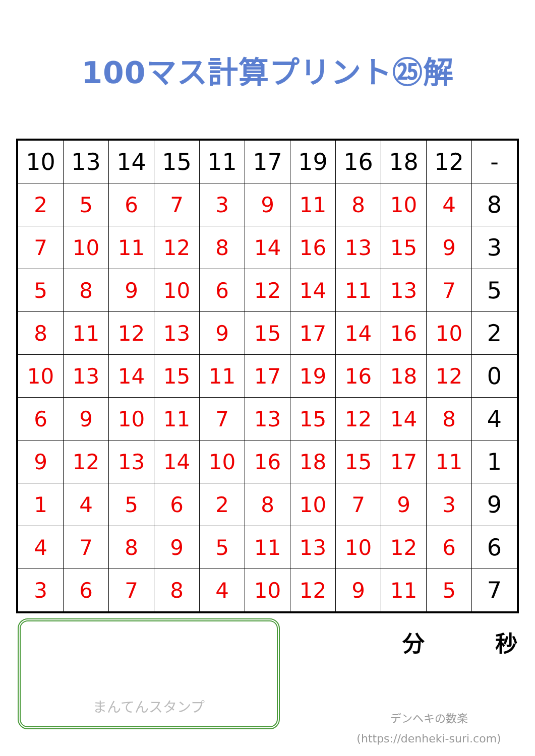100マス計算プリント㉕解
| 10 | 13 | 14 | 15 | 11 | 17 | 19 | 16 | 18 | 12 | - |
| 2 | 5 | 6 | 7 | 3 | 9 | 11 | 8 | 10 | 4 | 8 |
| 7 | 10 | 11 | 12 | 8 | 14 | 16 | 13 | 15 | 9 | 3 |
| 5 | 8 | 9 | 10 | 6 | 12 | 14 | 11 | 13 | 7 | 5 |
| 8 | 11 | 12 | 13 | 9 | 15 | 17 | 14 | 16 | 10 | 2 |
| 10 | 13 | 14 | 15 | 11 | 17 | 19 | 16 | 18 | 12 | 0 |
| 6 | 9 | 10 | 11 | 7 | 13 | 15 | 12 | 14 | 8 | 4 |
| 9 | 12 | 13 | 14 | 10 | 16 | 18 | 15 | 17 | 11 | 1 |
| 1 | 4 | 5 | 6 | 2 | 8 | 10 | 7 | 9 | 3 | 9 |
| 4 | 7 | 8 | 9 | 5 | 11 | 13 | 10 | 12 | 6 | 6 |
| 3 | 6 | 7 | 8 | 4 | 10 | 12 | 9 | 11 | 5 | 7 |
まんてんスタンプ
分 秒
デンヘキの数楽
(https://denheki-suri.com)